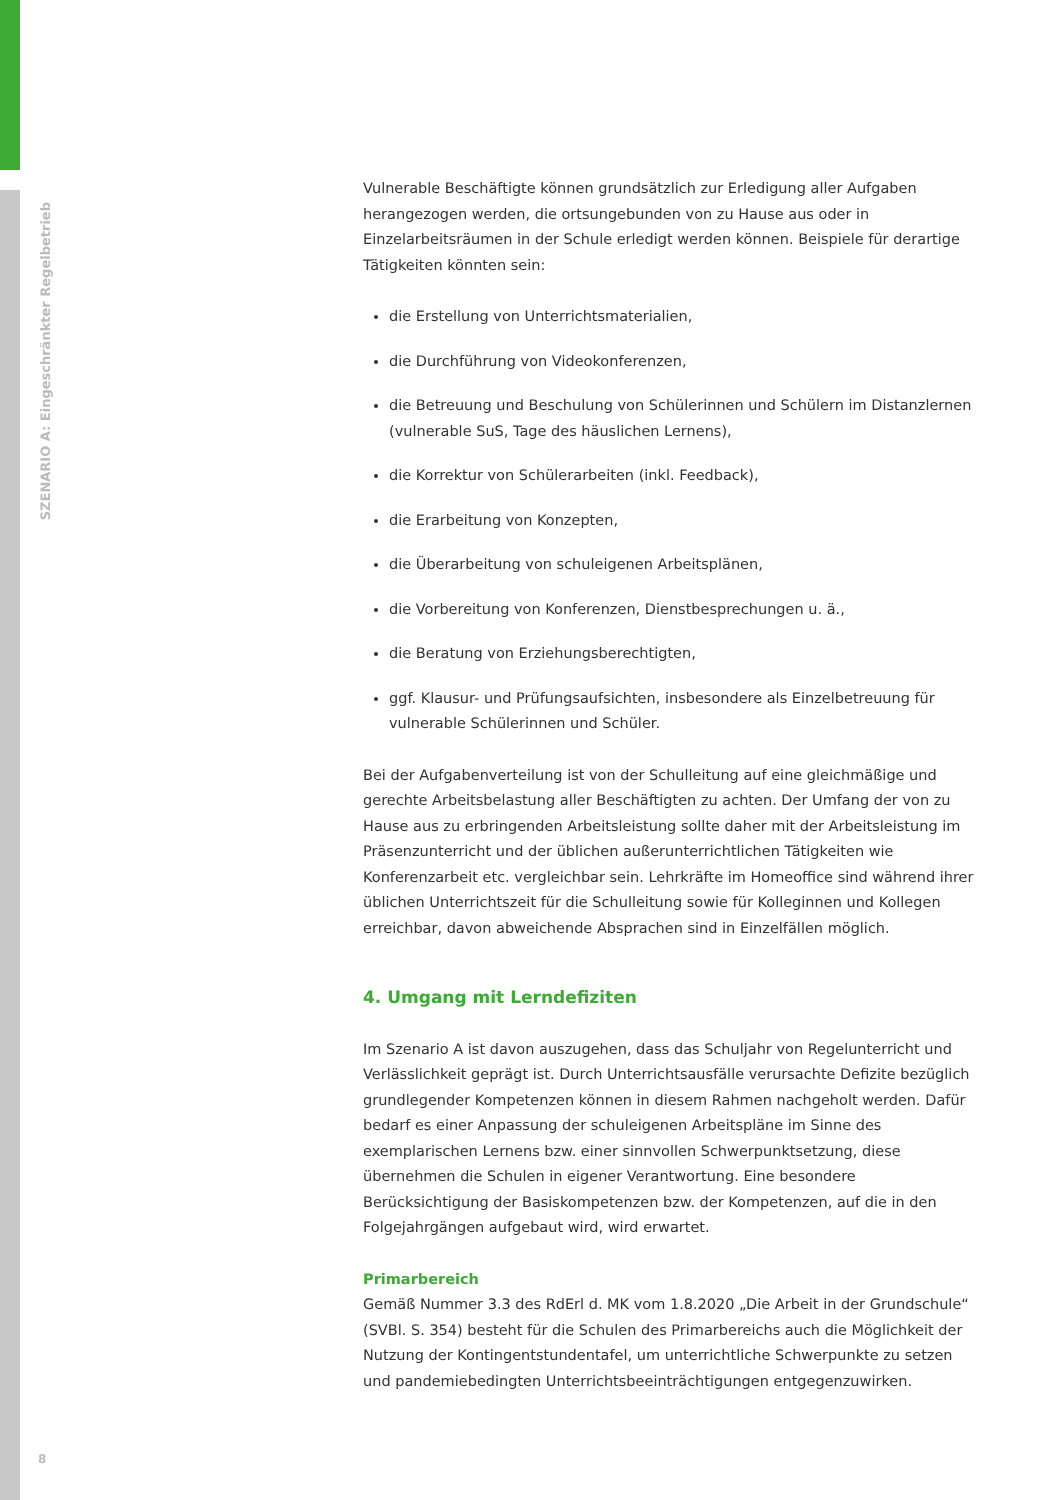SZENARIO A: Eingeschränkter Regelbetrieb
Vulnerable Beschäftigte können grundsätzlich zur Erledigung aller Aufgaben herangezogen werden, die ortsungebunden von zu Hause aus oder in Einzelarbeitsräumen in der Schule erledigt werden können. Beispiele für derartige Tätigkeiten könnten sein:
die Erstellung von Unterrichtsmaterialien,
die Durchführung von Videokonferenzen,
die Betreuung und Beschulung von Schülerinnen und Schülern im Distanzlernen (vulnerable SuS, Tage des häuslichen Lernens),
die Korrektur von Schülerarbeiten (inkl. Feedback),
die Erarbeitung von Konzepten,
die Überarbeitung von schuleigenen Arbeitsplänen,
die Vorbereitung von Konferenzen, Dienstbesprechungen u. ä.,
die Beratung von Erziehungsberechtigten,
ggf. Klausur- und Prüfungsaufsichten, insbesondere als Einzelbetreuung für vulnerable Schülerinnen und Schüler.
Bei der Aufgabenverteilung ist von der Schulleitung auf eine gleichmäßige und gerechte Arbeitsbelastung aller Beschäftigten zu achten. Der Umfang der von zu Hause aus zu erbringenden Arbeitsleistung sollte daher mit der Arbeitsleistung im Präsenzunterricht und der üblichen außerunterrichtlichen Tätigkeiten wie Konferenzarbeit etc. vergleichbar sein. Lehrkräfte im Homeoffice sind während ihrer üblichen Unterrichtszeit für die Schulleitung sowie für Kolleginnen und Kollegen erreichbar, davon abweichende Absprachen sind in Einzelfällen möglich.
4. Umgang mit Lerndefiziten
Im Szenario A ist davon auszugehen, dass das Schuljahr von Regelunterricht und Verlässlichkeit geprägt ist. Durch Unterrichtsausfälle verursachte Defizite bezüglich grundlegender Kompetenzen können in diesem Rahmen nachgeholt werden. Dafür bedarf es einer Anpassung der schuleigenen Arbeitspläne im Sinne des exemplarischen Lernens bzw. einer sinnvollen Schwerpunktsetzung, diese übernehmen die Schulen in eigener Verantwortung. Eine besondere Berücksichtigung der Basiskompetenzen bzw. der Kompetenzen, auf die in den Folgejahrgängen aufgebaut wird, wird erwartet.
Primarbereich
Gemäß Nummer 3.3 des RdErl d. MK vom 1.8.2020 „Die Arbeit in der Grundschule“ (SVBl. S. 354) besteht für die Schulen des Primarbereichs auch die Möglichkeit der Nutzung der Kontingentstundentafel, um unterrichtliche Schwerpunkte zu setzen und pandemiebedingten Unterrichtsbeeinträchtigungen entgegenzuwirken.
8